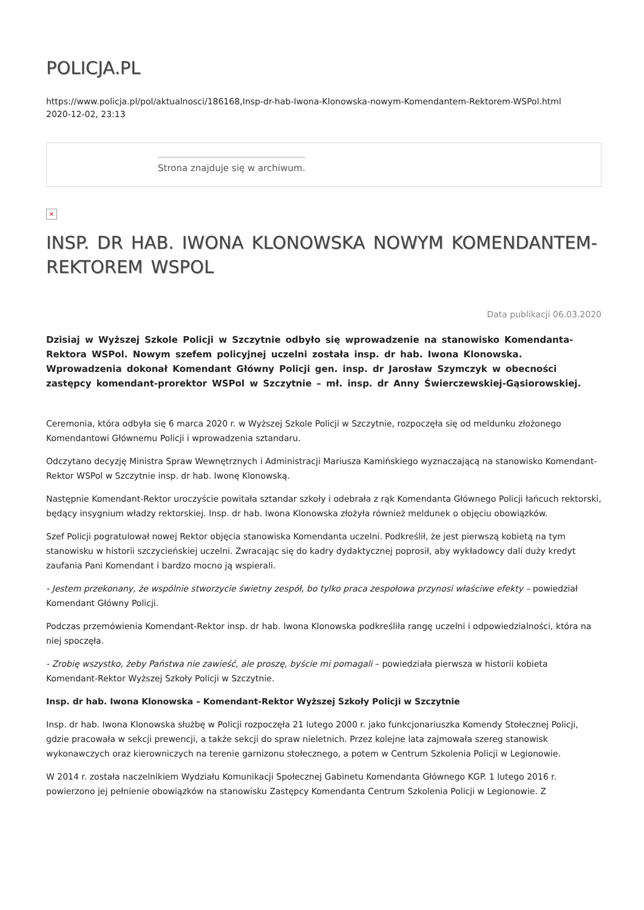POLICJA.PL
https://www.policja.pl/pol/aktualnosci/186168,Insp-dr-hab-Iwona-Klonowska-nowym-Komendantem-Rektorem-WSPol.html
2020-12-02, 23:13
Strona znajduje się w archiwum.
×
INSP. DR HAB. IWONA KLONOWSKA NOWYM KOMENDANTEM-REKTOREM WSPOL
Data publikacji 06.03.2020
Dzisiaj w Wyższej Szkole Policji w Szczytnie odbyło się wprowadzenie na stanowisko Komendanta-Rektora WSPol. Nowym szefem policyjnej uczelni została insp. dr hab. Iwona Klonowska. Wprowadzenia dokonał Komendant Główny Policji gen. insp. dr Jarosław Szymczyk w obecności zastępcy komendant-prorektor WSPol w Szczytnie – mł. insp. dr Anny Świerczewskiej-Gąsiorowskiej.
Ceremonia, która odbyła się 6 marca 2020 r. w Wyższej Szkole Policji w Szczytnie, rozpoczęła się od meldunku złożonego Komendantowi Głównemu Policji i wprowadzenia sztandaru.
Odczytano decyzję Ministra Spraw Wewnętrznych i Administracji Mariusza Kamińskiego wyznaczającą na stanowisko Komendant-Rektor WSPol w Szczytnie insp. dr hab. Iwonę Klonowską.
Następnie Komendant-Rektor uroczyście powitała sztandar szkoły i odebrała z rąk Komendanta Głównego Policji łańcuch rektorski, będący insygnium władzy rektorskiej. Insp. dr hab. Iwona Klonowska złożyła również meldunek o objęciu obowiązków.
Szef Policji pogratulował nowej Rektor objęcia stanowiska Komendanta uczelni. Podkreślił, że jest pierwszą kobietą na tym stanowisku w historii szczycieńskiej uczelni. Zwracając się do kadry dydaktycznej poprosił, aby wykładowcy dali duży kredyt zaufania Pani Komendant i bardzo mocno ją wspierali.
- Jestem przekonany, że wspólnie stworzycie świetny zespół, bo tylko praca zespołowa przynosi właściwe efekty – powiedział Komendant Główny Policji.
Podczas przemówienia Komendant-Rektor insp. dr hab. Iwona Klonowska podkreśliła rangę uczelni i odpowiedzialności, która na niej spoczęła.
- Zrobię wszystko, żeby Państwa nie zawieść, ale proszę, byście mi pomagali – powiedziała pierwsza w historii kobieta Komendant-Rektor Wyższej Szkoły Policji w Szczytnie.
Insp. dr hab. Iwona Klonowska – Komendant-Rektor Wyższej Szkoły Policji w Szczytnie
Insp. dr hab. Iwona Klonowska służbę w Policji rozpoczęła 21 lutego 2000 r. jako funkcjonariuszka Komendy Stołecznej Policji, gdzie pracowała w sekcji prewencji, a także sekcji do spraw nieletnich. Przez kolejne lata zajmowała szereg stanowisk wykonawczych oraz kierowniczych na terenie garnizonu stołecznego, a potem w Centrum Szkolenia Policji w Legionowie.
W 2014 r. została naczelnikiem Wydziału Komunikacji Społecznej Gabinetu Komendanta Głównego KGP. 1 lutego 2016 r. powierzono jej pełnienie obowiązków na stanowisku Zastępcy Komendanta Centrum Szkolenia Policji w Legionowie. Z